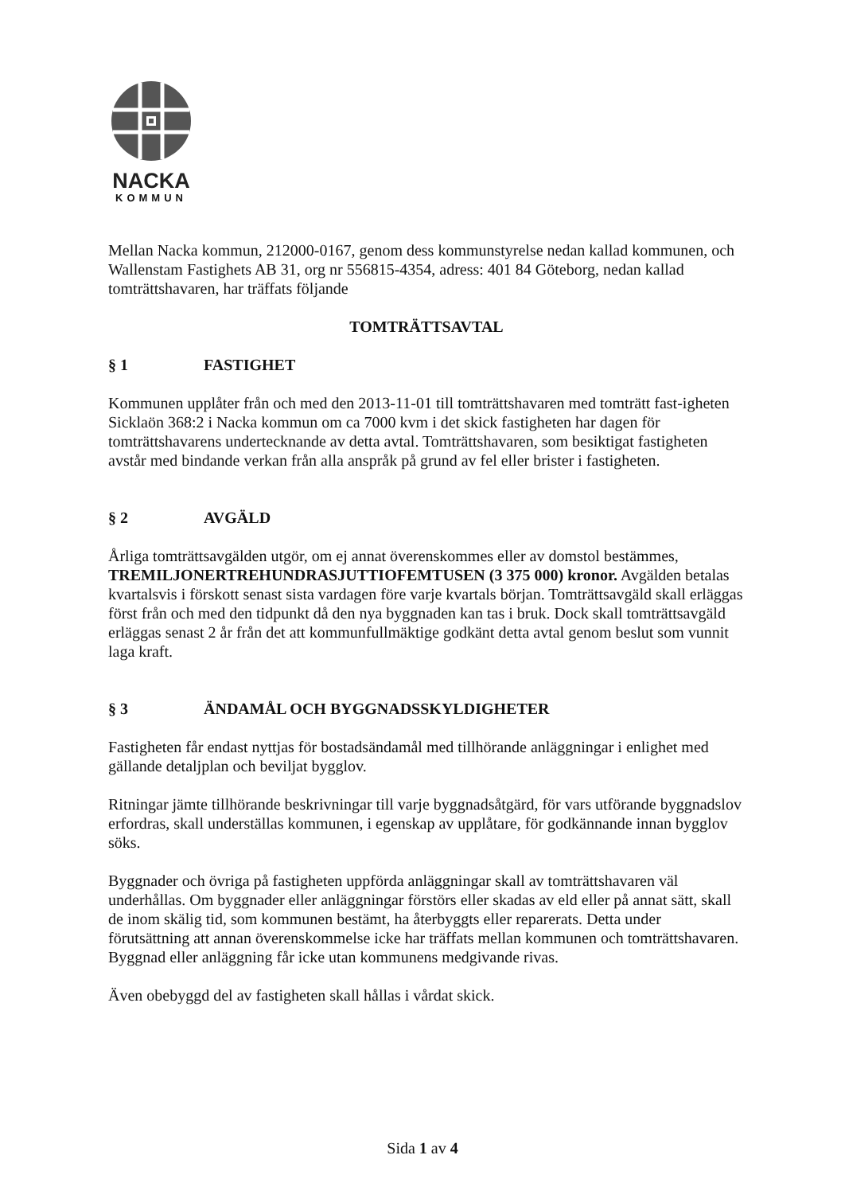NACKA
KOMMUN
Mellan Nacka kommun, 212000-0167, genom dess kommunstyrelse nedan kallad kommunen, och Wallenstam Fastighets AB 31, org nr 556815-4354, adress: 401 84 Göteborg, nedan kallad tomträttshavaren, har träffats följande
TOMTRÄTTSAVTAL
§ 1 FASTIGHET
Kommunen upplåter från och med den 2013-11-01 till tomträttshavaren med tomträtt fast-igheten Sicklaön 368:2 i Nacka kommun om ca 7000 kvm i det skick fastigheten har dagen för tomträttshavarens undertecknande av detta avtal. Tomträttshavaren, som besiktigat fastigheten avstår med bindande verkan från alla anspråk på grund av fel eller brister i fastigheten.
§ 2 AVGÄLD
Årliga tomträttsavgälden utgör, om ej annat överenskommes eller av domstol bestämmes, TREMILJONERTREHUNDRASJUTTIOFEMTUSEN (3 375 000) kronor. Avgälden betalas kvartalsvis i förskott senast sista vardagen före varje kvartals början. Tomträttsavgäld skall erläggas först från och med den tidpunkt då den nya byggnaden kan tas i bruk. Dock skall tomträttsavgäld erläggas senast 2 år från det att kommunfullmäktige godkänt detta avtal genom beslut som vunnit laga kraft.
§ 3 ÄNDAMÅL OCH BYGGNADSSKYLDIGHETER
Fastigheten får endast nyttjas för bostadsändamål med tillhörande anläggningar i enlighet med gällande detaljplan och beviljat bygglov.
Ritningar jämte tillhörande beskrivningar till varje byggnadsåtgärd, för vars utförande byggnadslov erfordras, skall underställas kommunen, i egenskap av upplåtare, för godkännande innan bygglov söks.
Byggnader och övriga på fastigheten uppförda anläggningar skall av tomträttshavaren väl underhållas. Om byggnader eller anläggningar förstörs eller skadas av eld eller på annat sätt, skall de inom skälig tid, som kommunen bestämt, ha återbyggts eller reparerats. Detta under förutsättning att annan överenskommelse icke har träffats mellan kommunen och tomträttshavaren. Byggnad eller anläggning får icke utan kommunens medgivande rivas.
Även obebyggd del av fastigheten skall hållas i vårdat skick.
Sida 1 av 4